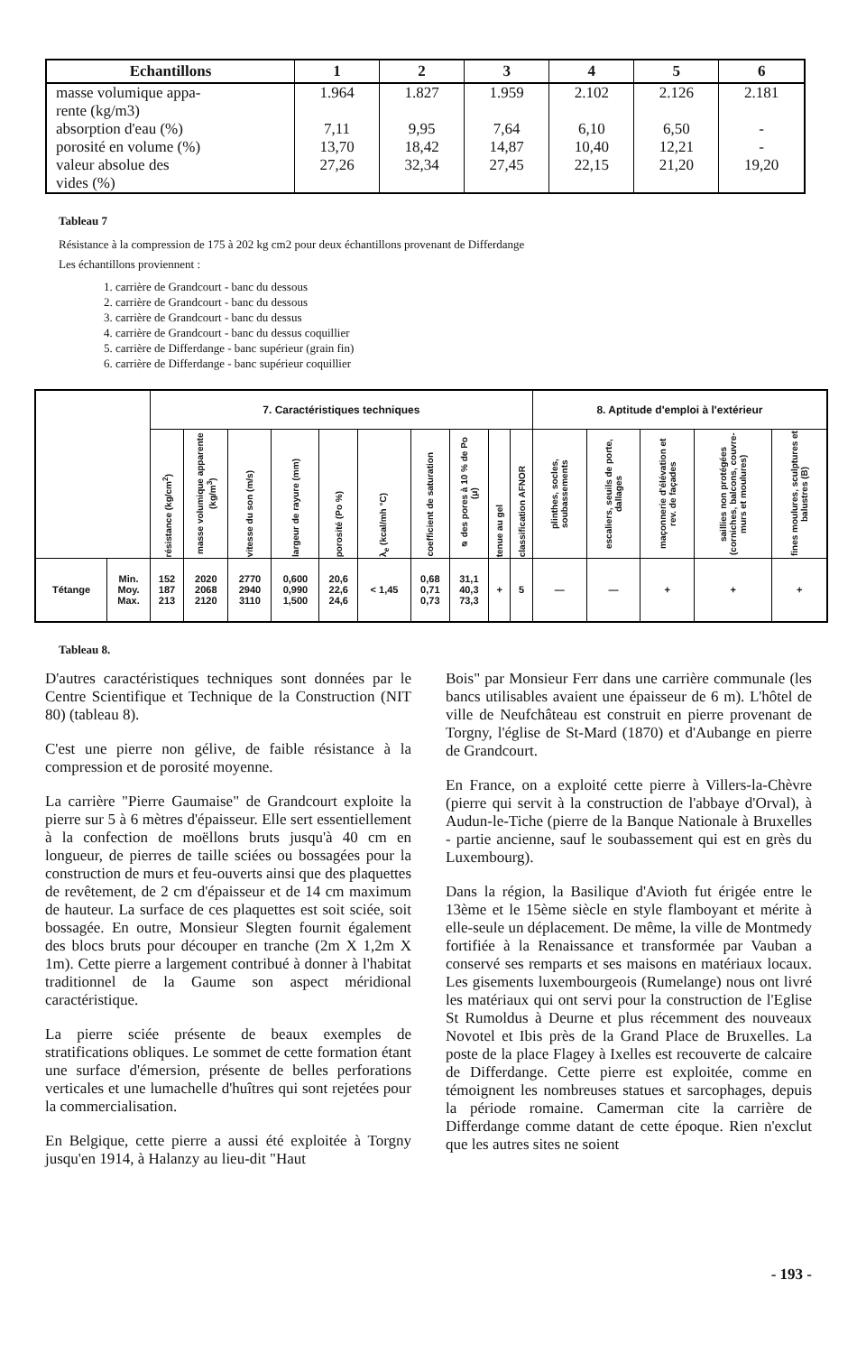| Echantillons | 1 | 2 | 3 | 4 | 5 | 6 |
| --- | --- | --- | --- | --- | --- | --- |
| masse volumique appa- rente (kg/m3) absorption d'eau (%) porosité en volume (%) valeur absolue des vides (%) | 1.964 7,11 13,70 27,26 | 1.827 9,95 18,42 32,34 | 1.959 7,64 14,87 27,45 | 2.102 6,10 10,40 22,15 | 2.126 6,50 12,21 21,20 | 2.181 - - 19,20 |
Tableau 7
Résistance à la compression de 175 à 202 kg cm2 pour deux échantillons provenant de Differdange
Les échantillons proviennent :
1. carrière de Grandcourt - banc du dessous
2. carrière de Grandcourt - banc du dessous
3. carrière de Grandcourt - banc du dessus
4. carrière de Grandcourt - banc du dessus coquillier
5. carrière de Differdange - banc supérieur (grain fin)
6. carrière de Differdange - banc supérieur coquillier
| | | 7. Caractéristiques techniques | | | | | | | | | | 8. Aptitude d'emploi à l'extérieur | | | | |
| --- | --- | --- | --- | --- | --- | --- | --- | --- | --- | --- | --- | --- | --- | --- | --- | --- |
| | | résistance (kg/cm<sup>2</sup>) | masse volumique apparente (kg/m<sup>3</sup>) | vitesse du son (m/s) | largeur de rayure (mm) | porosité (Po %) | λ<sub>e</sub> (kcal/mh °C) | coefficient de saturation | ⌀ des pores à 10 % de Po (μ) | tenue au gel | classification AFNOR | plinthes, socles, soubassements | escaliers, seuils de porte, dallages | maçonnerie d'élévation et rev. de façades | saillies non protégées (corniches, balcons, couvre-murs et moulures) | fines moulures, sculptures et balustres (B) |
| Tétange | Min. Moy. Max. | 152 187 213 | 2020 2068 2120 | 2770 2940 3110 | 0,600 0,990 1,500 | 20,6 22,6 24,6 | < 1,45 | 0,68 0,71 0,73 | 31,1 40,3 73,3 | + | 5 | — | — | + | + | + |
Tableau 8.
D'autres caractéristiques techniques sont données par le Centre Scientifique et Technique de la Construction (NIT 80) (tableau 8).
C'est une pierre non gélive, de faible résistance à la compression et de porosité moyenne.
La carrière "Pierre Gaumaise" de Grandcourt exploite la pierre sur 5 à 6 mètres d'épaisseur. Elle sert essentiellement à la confection de moëllons bruts jusqu'à 40 cm en longueur, de pierres de taille sciées ou bossagées pour la construction de murs et feu-ouverts ainsi que des plaquettes de revêtement, de 2 cm d'épaisseur et de 14 cm maximum de hauteur. La surface de ces plaquettes est soit sciée, soit bossagée. En outre, Monsieur Slegten fournit également des blocs bruts pour découper en tranche (2m X 1,2m X 1m). Cette pierre a largement contribué à donner à l'habitat traditionnel de la Gaume son aspect méridional caractéristique.
La pierre sciée présente de beaux exemples de stratifications obliques. Le sommet de cette formation étant une surface d'émersion, présente de belles perforations verticales et une lumachelle d'huîtres qui sont rejetées pour la commercialisation.
En Belgique, cette pierre a aussi été exploitée à Torgny jusqu'en 1914, à Halanzy au lieu-dit "Haut
Bois" par Monsieur Ferr dans une carrière communale (les bancs utilisables avaient une épaisseur de 6 m). L'hôtel de ville de Neufchâteau est construit en pierre provenant de Torgny, l'église de St-Mard (1870) et d'Aubange en pierre de Grandcourt.
En France, on a exploité cette pierre à Villers-la-Chèvre (pierre qui servit à la construction de l'abbaye d'Orval), à Audun-le-Tiche (pierre de la Banque Nationale à Bruxelles - partie ancienne, sauf le soubassement qui est en grès du Luxembourg).
Dans la région, la Basilique d'Avioth fut érigée entre le 13ème et le 15ème siècle en style flamboyant et mérite à elle-seule un déplacement. De même, la ville de Montmedy fortifiée à la Renaissance et transformée par Vauban a conservé ses remparts et ses maisons en matériaux locaux. Les gisements luxembourgeois (Rumelange) nous ont livré les matériaux qui ont servi pour la construction de l'Eglise St Rumoldus à Deurne et plus récemment des nouveaux Novotel et Ibis près de la Grand Place de Bruxelles. La poste de la place Flagey à Ixelles est recouverte de calcaire de Differdange. Cette pierre est exploitée, comme en témoignent les nombreuses statues et sarcophages, depuis la période romaine. Camerman cite la carrière de Differdange comme datant de cette époque. Rien n'exclut que les autres sites ne soient
- 193 -